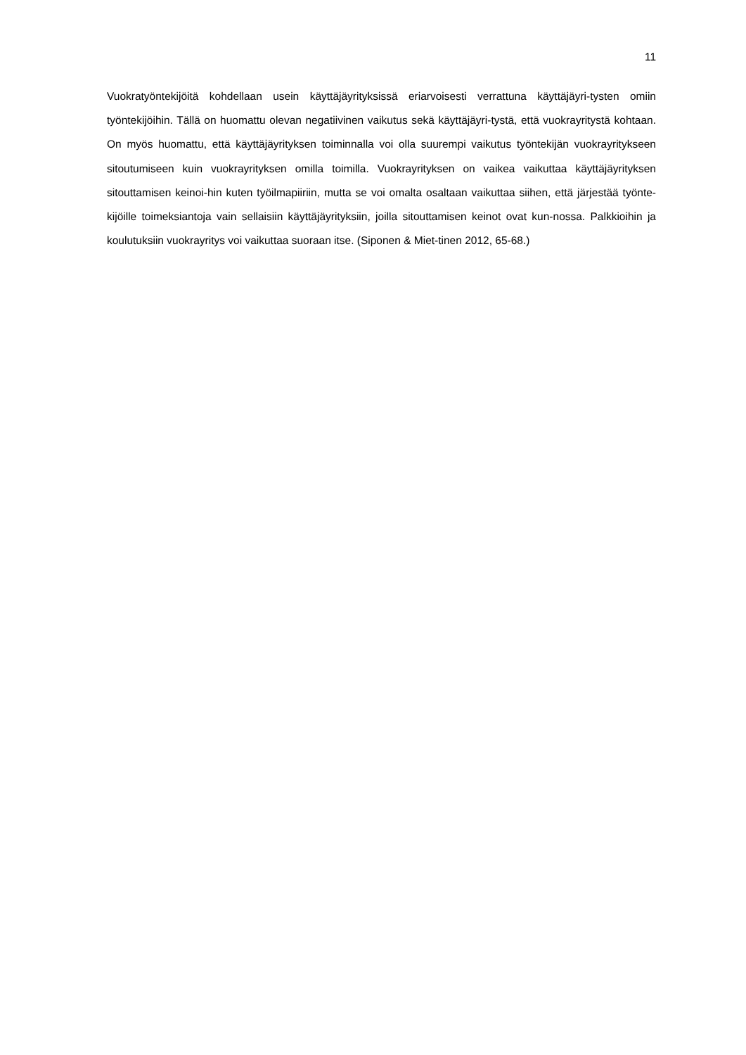11
Vuokratyöntekijöitä kohdellaan usein käyttäjäyrityksissä eriarvoisesti verrattuna käyttäjäyri-tysten omiin työntekijöihin. Tällä on huomattu olevan negatiivinen vaikutus sekä käyttäjäyri-tystä, että vuokrayritystä kohtaan. On myös huomattu, että käyttäjäyrityksen toiminnalla voi olla suurempi vaikutus työntekijän vuokrayritykseen sitoutumiseen kuin vuokrayrityksen omilla toimilla. Vuokrayrityksen on vaikea vaikuttaa käyttäjäyrityksen sitouttamisen keinoi-hin kuten työilmapiiriin, mutta se voi omalta osaltaan vaikuttaa siihen, että järjestää työnte-kijöille toimeksiantoja vain sellaisiin käyttäjäyrityksiin, joilla sitouttamisen keinot ovat kun-nossa. Palkkioihin ja koulutuksiin vuokrayritys voi vaikuttaa suoraan itse. (Siponen & Miet-tinen 2012, 65-68.)